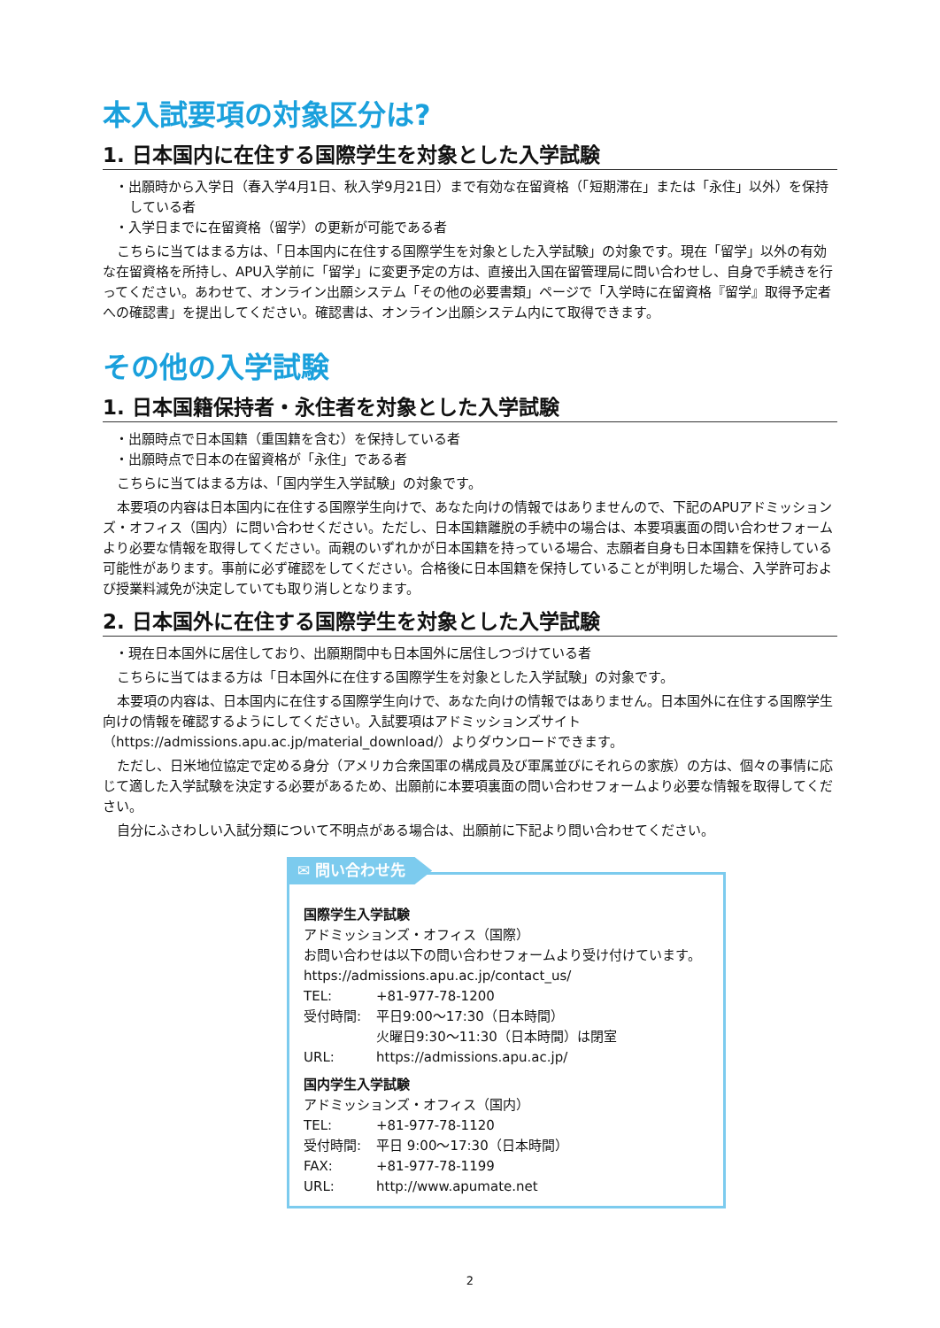本入試要項の対象区分は?
1. 日本国内に在住する国際学生を対象とした入学試験
・出願時から入学日（春入学4月1日、秋入学9月21日）まで有効な在留資格（「短期滞在」または「永住」以外）を保持している者
・入学日までに在留資格（留学）の更新が可能である者
こちらに当てはまる方は、「日本国内に在住する国際学生を対象とした入学試験」の対象です。現在「留学」以外の有効な在留資格を所持し、APU入学前に「留学」に変更予定の方は、直接出入国在留管理局に問い合わせし、自身で手続きを行ってください。あわせて、オンライン出願システム「その他の必要書類」ページで「入学時に在留資格『留学』取得予定者への確認書」を提出してください。確認書は、オンライン出願システム内にて取得できます。
その他の入学試験
1. 日本国籍保持者・永住者を対象とした入学試験
・出願時点で日本国籍（重国籍を含む）を保持している者
・出願時点で日本の在留資格が「永住」である者
こちらに当てはまる方は、「国内学生入学試験」の対象です。
本要項の内容は日本国内に在住する国際学生向けで、あなた向けの情報ではありませんので、下記のAPUアドミッションズ・オフィス（国内）に問い合わせください。ただし、日本国籍離脱の手続中の場合は、本要項裏面の問い合わせフォームより必要な情報を取得してください。両親のいずれかが日本国籍を持っている場合、志願者自身も日本国籍を保持している可能性があります。事前に必ず確認をしてください。合格後に日本国籍を保持していることが判明した場合、入学許可および授業料減免が決定していても取り消しとなります。
2. 日本国外に在住する国際学生を対象とした入学試験
・現在日本国外に居住しており、出願期間中も日本国外に居住しつづけている者
こちらに当てはまる方は「日本国外に在住する国際学生を対象とした入学試験」の対象です。
本要項の内容は、日本国内に在住する国際学生向けで、あなた向けの情報ではありません。日本国外に在住する国際学生向けの情報を確認するようにしてください。入試要項はアドミッションズサイト（https://admissions.apu.ac.jp/material_download/）よりダウンロードできます。
ただし、日米地位協定で定める身分（アメリカ合衆国軍の構成員及び軍属並びにそれらの家族）の方は、個々の事情に応じて適した入学試験を決定する必要があるため、出願前に本要項裏面の問い合わせフォームより必要な情報を取得してください。
自分にふさわしい入試分類について不明点がある場合は、出願前に下記より問い合わせてください。
✉ 問い合わせ先
国際学生入学試験
アドミッションズ・オフィス（国際）
お問い合わせは以下の問い合わせフォームより受け付けています。
https://admissions.apu.ac.jp/contact_us/
TEL: +81-977-78-1200
受付時間: 平日9:00～17:30（日本時間）
火曜日9:30～11:30（日本時間）は閉室
URL: https://admissions.apu.ac.jp/
国内学生入学試験
アドミッションズ・オフィス（国内）
TEL: +81-977-78-1120
受付時間: 平日 9:00～17:30（日本時間）
FAX: +81-977-78-1199
URL: http://www.apumate.net
2